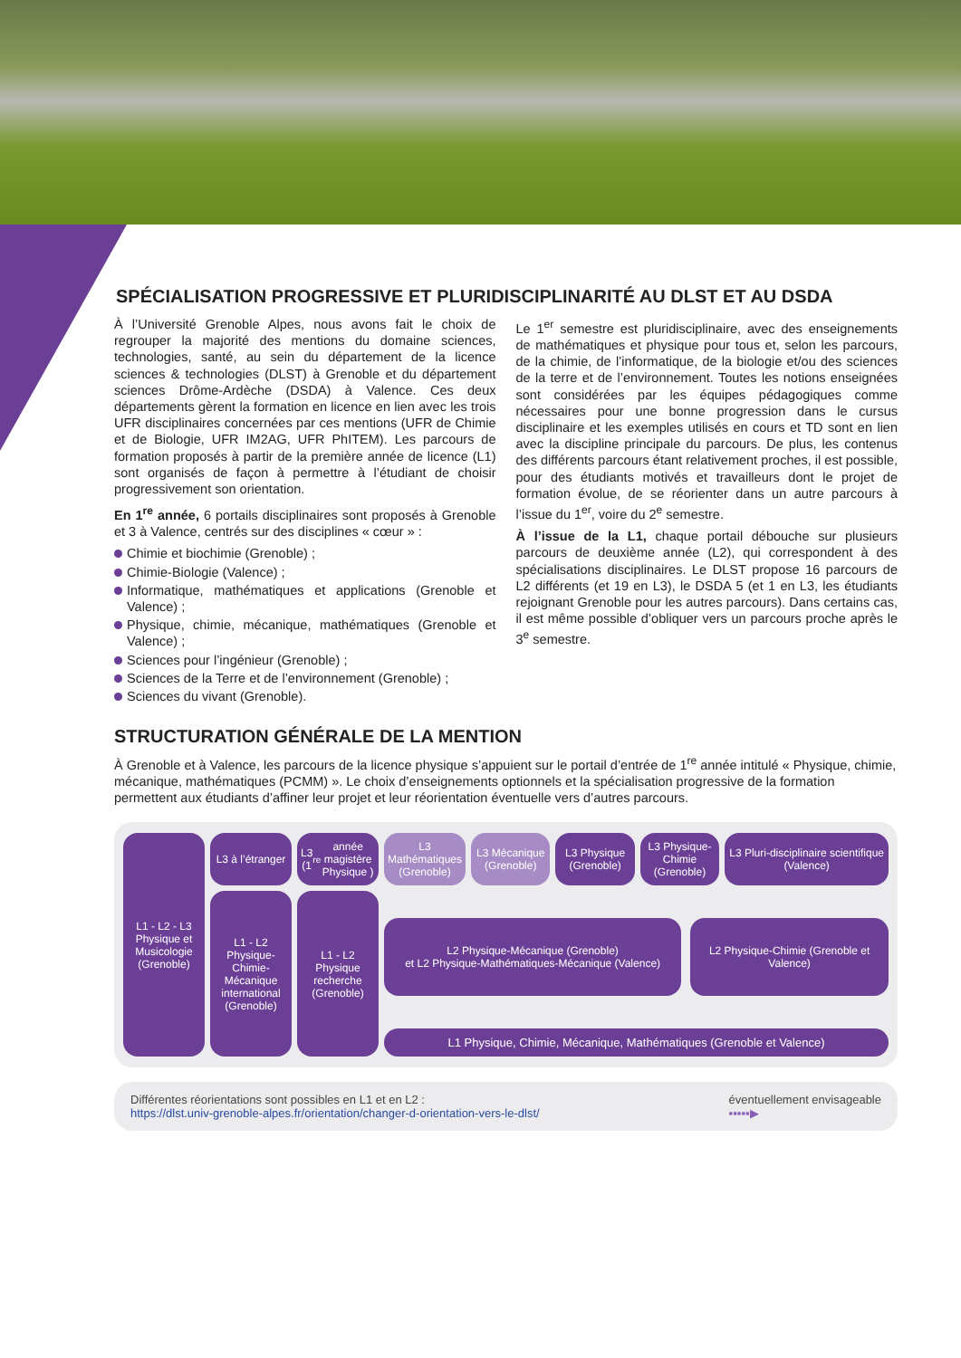SPÉCIALISATION PROGRESSIVE ET PLURIDISCIPLINARITÉ AU DLST ET AU DSDA
À l’Université Grenoble Alpes, nous avons fait le choix de regrouper la majorité des mentions du domaine sciences, technologies, santé, au sein du département de la licence sciences & technologies (DLST) à Grenoble et du département sciences Drôme-Ardèche (DSDA) à Valence. Ces deux départements gèrent la formation en licence en lien avec les trois UFR disciplinaires concernées par ces mentions (UFR de Chimie et de Biologie, UFR IM2AG, UFR PhITEM). Les parcours de formation proposés à partir de la première année de licence (L1) sont organisés de façon à permettre à l’étudiant de choisir progressivement son orientation.
En 1<sup>re</sup> année, 6 portails disciplinaires sont proposés à Grenoble et 3 à Valence, centrés sur des disciplines « cœur » :
Chimie et biochimie (Grenoble) ;
Chimie-Biologie (Valence) ;
Informatique, mathématiques et applications (Grenoble et Valence) ;
Physique, chimie, mécanique, mathématiques (Grenoble et Valence) ;
Sciences pour l’ingénieur (Grenoble) ;
Sciences de la Terre et de l’environnement (Grenoble) ;
Sciences du vivant (Grenoble).
Le 1<sup>er</sup> semestre est pluridisciplinaire, avec des enseignements de mathématiques et physique pour tous et, selon les parcours, de la chimie, de l’informatique, de la biologie et/ou des sciences de la terre et de l’environnement. Toutes les notions enseignées sont considérées par les équipes pédagogiques comme nécessaires pour une bonne progression dans le cursus disciplinaire et les exemples utilisés en cours et TD sont en lien avec la discipline principale du parcours. De plus, les contenus des différents parcours étant relativement proches, il est possible, pour des étudiants motivés et travailleurs dont le projet de formation évolue, de se réorienter dans un autre parcours à l’issue du 1<sup>er</sup>, voire du 2<sup>e</sup> semestre.
À l’issue de la L1, chaque portail débouche sur plusieurs parcours de deuxième année (L2), qui correspondent à des spécialisations disciplinaires. Le DLST propose 16 parcours de L2 différents (et 19 en L3), le DSDA 5 (et 1 en L3, les étudiants rejoignant Grenoble pour les autres parcours). Dans certains cas, il est même possible d’obliquer vers un parcours proche après le 3<sup>e</sup> semestre.
STRUCTURATION GÉNÉRALE DE LA MENTION
À Grenoble et à Valence, les parcours de la licence physique s’appuient sur le portail d’entrée de 1<sup>re</sup> année intitulé « Physique, chimie, mécanique, mathématiques (PCMM) ». Le choix d’enseignements optionnels et la spécialisation progressive de la formation permettent aux étudiants d’affiner leur projet et leur réorientation éventuelle vers d’autres parcours.
L1 - L2 - L3
Physique et Musicologie (Grenoble)
L3 à l’étranger
L3 (1<sup>re</sup> année magistère Physique )
L3 Mathématiques (Grenoble)
L3 Mécanique (Grenoble)
L3 Physique (Grenoble)
L3 Physique-Chimie (Grenoble)
L3 Pluri-disciplinaire scientifique (Valence)
L1 - L2 Physique-Chimie-Mécanique international (Grenoble)
L1 - L2 Physique recherche (Grenoble)
L2 Physique-Mécanique (Grenoble)
et L2 Physique-Mathématiques-Mécanique (Valence)
L2 Physique-Chimie (Grenoble et Valence)
L1 Physique, Chimie, Mécanique, Mathématiques (Grenoble et Valence)
Différentes réorientations sont possibles en L1 et en L2 :
https://dlst.univ-grenoble-alpes.fr/orientation/changer-d-orientation-vers-le-dlst/
éventuellement envisageable
▪▪▪▪▪▶